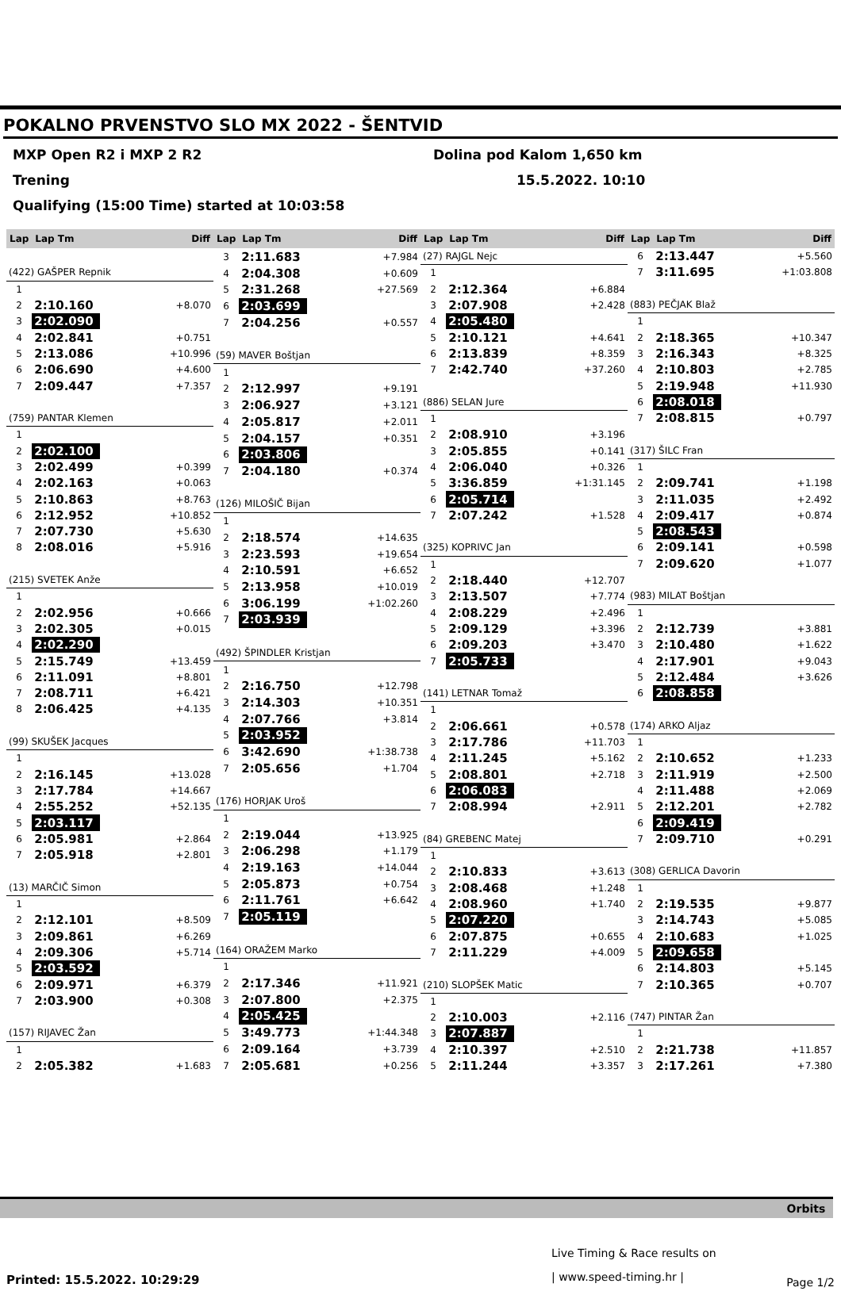POKALNO PRVENSTVO SLO MX 2022 - ŠENTVID
MXP Open R2 i MXP 2 R2
Dolina pod Kalom 1,650 km
Trening
15.5.2022. 10:10
Qualifying (15:00 Time) started at 10:03:58
| Lap | Lap Tm | Diff |
| --- | --- | --- |
| (422) GAŠPER Repnik | | |
| 1 | | |
| 2 | 2:10.160 | +8.070 |
| 3 | 2:02.090 | |
| 4 | 2:02.841 | +0.751 |
| 5 | 2:13.086 | +10.996 |
| 6 | 2:06.690 | +4.600 |
| 7 | 2:09.447 | +7.357 |
| (759) PANTAR Klemen | | |
| 1 | | |
| 2 | 2:02.100 | |
| 3 | 2:02.499 | +0.399 |
| 4 | 2:02.163 | +0.063 |
| 5 | 2:10.863 | +8.763 |
| 6 | 2:12.952 | +10.852 |
| 7 | 2:07.730 | +5.630 |
| 8 | 2:08.016 | +5.916 |
| (215) SVETEK Anže | | |
| 1 | | |
| 2 | 2:02.956 | +0.666 |
| 3 | 2:02.305 | +0.015 |
| 4 | 2:02.290 | |
| 5 | 2:15.749 | +13.459 |
| 6 | 2:11.091 | +8.801 |
| 7 | 2:08.711 | +6.421 |
| 8 | 2:06.425 | +4.135 |
| (99) SKUŠEK Jacques | | |
| 1 | | |
| 2 | 2:16.145 | +13.028 |
| 3 | 2:17.784 | +14.667 |
| 4 | 2:55.252 | +52.135 |
| 5 | 2:03.117 | |
| 6 | 2:05.981 | +2.864 |
| 7 | 2:05.918 | +2.801 |
| (13) MARČIČ Simon | | |
| 1 | | |
| 2 | 2:12.101 | +8.509 |
| 3 | 2:09.861 | +6.269 |
| 4 | 2:09.306 | +5.714 |
| 5 | 2:03.592 | |
| 6 | 2:09.971 | +6.379 |
| 7 | 2:03.900 | +0.308 |
| (157) RIJAVEC Žan | | |
| 1 | | |
| 2 | 2:05.382 | +1.683 |
| Lap | Lap Tm | Diff |
| --- | --- | --- |
| 3 | 2:11.683 | +7.984 |
| 4 | 2:04.308 | +0.609 |
| 5 | 2:31.268 | +27.569 |
| 6 | 2:03.699 | |
| 7 | 2:04.256 | +0.557 |
| (59) MAVER Boštjan | | |
| 1 | | |
| 2 | 2:12.997 | +9.191 |
| 3 | 2:06.927 | +3.121 |
| 4 | 2:05.817 | +2.011 |
| 5 | 2:04.157 | +0.351 |
| 6 | 2:03.806 | |
| 7 | 2:04.180 | +0.374 |
| (126) MILOŠIČ Bijan | | |
| 1 | | |
| 2 | 2:18.574 | +14.635 |
| 3 | 2:23.593 | +19.654 |
| 4 | 2:10.591 | +6.652 |
| 5 | 2:13.958 | +10.019 |
| 6 | 3:06.199 | +1:02.260 |
| 7 | 2:03.939 | |
| (492) ŠPINDLER Kristjan | | |
| 1 | | |
| 2 | 2:16.750 | +12.798 |
| 3 | 2:14.303 | +10.351 |
| 4 | 2:07.766 | +3.814 |
| 5 | 2:03.952 | |
| 6 | 3:42.690 | +1:38.738 |
| 7 | 2:05.656 | +1.704 |
| (176) HORJAK Uroš | | |
| 1 | | |
| 2 | 2:19.044 | +13.925 |
| 3 | 2:06.298 | +1.179 |
| 4 | 2:19.163 | +14.044 |
| 5 | 2:05.873 | +0.754 |
| 6 | 2:11.761 | +6.642 |
| 7 | 2:05.119 | |
| (164) ORAŽEM Marko | | |
| 1 | | |
| 2 | 2:17.346 | +11.921 |
| 3 | 2:07.800 | +2.375 |
| 4 | 2:05.425 | |
| 5 | 3:49.773 | +1:44.348 |
| 6 | 2:09.164 | +3.739 |
| 7 | 2:05.681 | +0.256 |
| Lap | Lap Tm | Diff |
| --- | --- | --- |
| (27) RAJGL Nejc | | |
| 1 | | |
| 2 | 2:12.364 | +6.884 |
| 3 | 2:07.908 | +2.428 |
| 4 | 2:05.480 | |
| 5 | 2:10.121 | +4.641 |
| 6 | 2:13.839 | +8.359 |
| 7 | 2:42.740 | +37.260 |
| (886) SELAN Jure | | |
| 1 | | |
| 2 | 2:08.910 | +3.196 |
| 3 | 2:05.855 | +0.141 |
| 4 | 2:06.040 | +0.326 |
| 5 | 3:36.859 | +1:31.145 |
| 6 | 2:05.714 | |
| 7 | 2:07.242 | +1.528 |
| (325) KOPRIVC Jan | | |
| 1 | | |
| 2 | 2:18.440 | +12.707 |
| 3 | 2:13.507 | +7.774 |
| 4 | 2:08.229 | +2.496 |
| 5 | 2:09.129 | +3.396 |
| 6 | 2:09.203 | +3.470 |
| 7 | 2:05.733 | |
| (141) LETNAR Tomaž | | |
| 1 | | |
| 2 | 2:06.661 | +0.578 |
| 3 | 2:17.786 | +11.703 |
| 4 | 2:11.245 | +5.162 |
| 5 | 2:08.801 | +2.718 |
| 6 | 2:06.083 | |
| 7 | 2:08.994 | +2.911 |
| (84) GREBENC Matej | | |
| 1 | | |
| 2 | 2:10.833 | +3.613 |
| 3 | 2:08.468 | +1.248 |
| 4 | 2:08.960 | +1.740 |
| 5 | 2:07.220 | |
| 6 | 2:07.875 | +0.655 |
| 7 | 2:11.229 | +4.009 |
| (210) SLOPŠEK Matic | | |
| 1 | | |
| 2 | 2:10.003 | +2.116 |
| 3 | 2:07.887 | |
| 4 | 2:10.397 | +2.510 |
| 5 | 2:11.244 | +3.357 |
| Lap | Lap Tm | Diff |
| --- | --- | --- |
| 6 | 2:13.447 | +5.560 |
| 7 | 3:11.695 | +1:03.808 |
| (883) PEČJAK Blaž | | |
| 1 | | |
| 2 | 2:18.365 | +10.347 |
| 3 | 2:16.343 | +8.325 |
| 4 | 2:10.803 | +2.785 |
| 5 | 2:19.948 | +11.930 |
| 6 | 2:08.018 | |
| 7 | 2:08.815 | +0.797 |
| (317) ŠILC Fran | | |
| 1 | | |
| 2 | 2:09.741 | +1.198 |
| 3 | 2:11.035 | +2.492 |
| 4 | 2:09.417 | +0.874 |
| 5 | 2:08.543 | |
| 6 | 2:09.141 | +0.598 |
| 7 | 2:09.620 | +1.077 |
| (983) MILAT Boštjan | | |
| 1 | | |
| 2 | 2:12.739 | +3.881 |
| 3 | 2:10.480 | +1.622 |
| 4 | 2:17.901 | +9.043 |
| 5 | 2:12.484 | +3.626 |
| 6 | 2:08.858 | |
| (174) ARKO Aljaz | | |
| 1 | | |
| 2 | 2:10.652 | +1.233 |
| 3 | 2:11.919 | +2.500 |
| 4 | 2:11.488 | +2.069 |
| 5 | 2:12.201 | +2.782 |
| 6 | 2:09.419 | |
| 7 | 2:09.710 | +0.291 |
| (308) GERLICA Davorin | | |
| 1 | | |
| 2 | 2:19.535 | +9.877 |
| 3 | 2:14.743 | +5.085 |
| 4 | 2:10.683 | +1.025 |
| 5 | 2:09.658 | |
| 6 | 2:14.803 | +5.145 |
| 7 | 2:10.365 | +0.707 |
| (747) PINTAR Žan | | |
| 1 | | |
| 2 | 2:21.738 | +11.857 |
| 3 | 2:17.261 | +7.380 |
Orbits
Live Timing & Race results on
| www.speed-timing.hr |
Printed: 15.5.2022. 10:29:29 Page 1/2